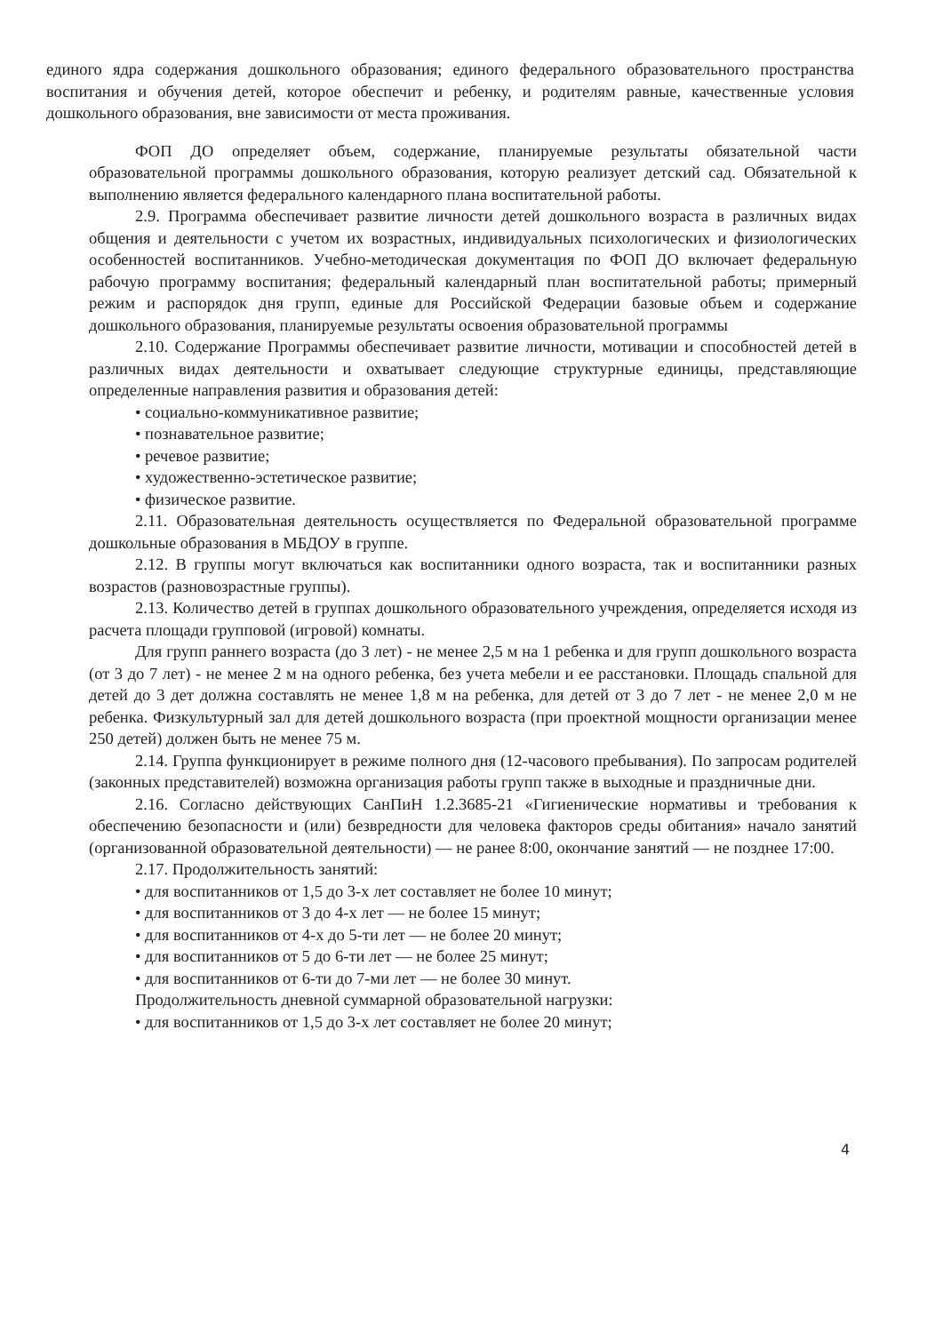единого ядра содержания дошкольного образования; единого федерального образовательного пространства воспитания и обучения детей, которое обеспечит и ребенку, и родителям равные, качественные условия дошкольного образования, вне зависимости от места проживания.
ФОП ДО определяет объем, содержание, планируемые результаты обязательной части образовательной программы дошкольного образования, которую реализует детский сад. Обязательной к выполнению является федерального календарного плана воспитательной работы.
2.9. Программа обеспечивает развитие личности детей дошкольного возраста в различных видах общения и деятельности с учетом их возрастных, индивидуальных психологических и физиологических особенностей воспитанников. Учебно-методическая документация по ФОП ДО включает федеральную рабочую программу воспитания; федеральный календарный план воспитательной работы; примерный режим и распорядок дня групп, единые для Российской Федерации базовые объем и содержание дошкольного образования, планируемые результаты освоения образовательной программы
2.10. Содержание Программы обеспечивает развитие личности, мотивации и способностей детей в различных видах деятельности и охватывает следующие структурные единицы, представляющие определенные направления развития и образования детей:
• социально-коммуникативное развитие;
• познавательное развитие;
• речевое развитие;
• художественно-эстетическое развитие;
• физическое развитие.
2.11. Образовательная деятельность осуществляется по Федеральной образовательной программе дошкольные образования в МБДОУ в группе.
2.12. В группы могут включаться как воспитанники одного возраста, так и воспитанники разных возрастов (разновозрастные группы).
2.13. Количество детей в группах дошкольного образовательного учреждения, определяется исходя из расчета площади групповой (игровой) комнаты.
Для групп раннего возраста (до 3 лет) - не менее 2,5 м на 1 ребенка и для групп дошкольного возраста (от 3 до 7 лет) - не менее 2 м на одного ребенка, без учета мебели и ее расстановки. Площадь спальной для детей до 3 дет должна составлять не менее 1,8 м на ребенка, для детей от 3 до 7 лет - не менее 2,0 м не ребенка. Физкультурный зал для детей дошкольного возраста (при проектной мощности организации менее 250 детей) должен быть не менее 75 м.
2.14. Группа функционирует в режиме полного дня (12-часового пребывания). По запросам родителей (законных представителей) возможна организация работы групп также в выходные и праздничные дни.
2.16. Согласно действующих СанПиН 1.2.3685-21 «Гигиенические нормативы и требования к обеспечению безопасности и (или) безвредности для человека факторов среды обитания» начало занятий (организованной образовательной деятельности) — не ранее 8:00, окончание занятий — не позднее 17:00.
2.17. Продолжительность занятий:
• для воспитанников от 1,5 до 3-х лет составляет не более 10 минут;
• для воспитанников от 3 до 4-х лет — не более 15 минут;
• для воспитанников от 4-х до 5-ти лет — не более 20 минут;
• для воспитанников от 5 до 6-ти лет — не более 25 минут;
• для воспитанников от 6-ти до 7-ми лет — не более 30 минут.
Продолжительность дневной суммарной образовательной нагрузки:
• для воспитанников от 1,5 до 3-х лет составляет не более 20 минут;
4